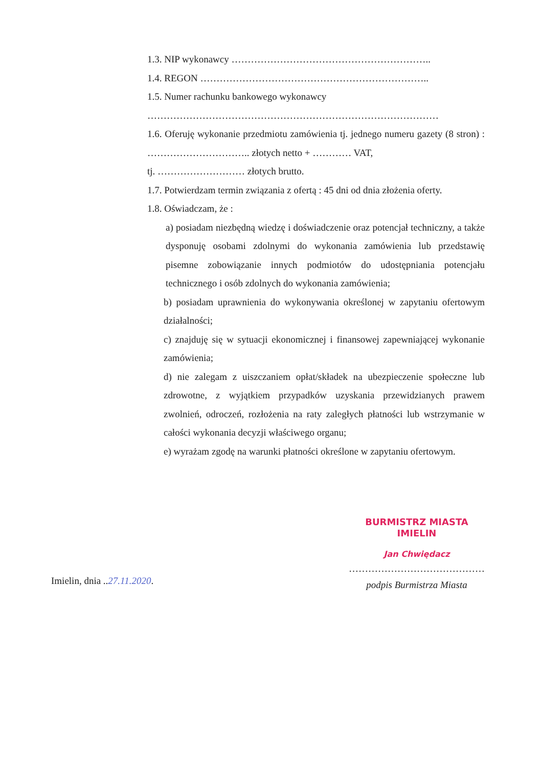1.3. NIP wykonawcy ……………………………………………………..
1.4. REGON ……………………………………………………………..
1.5. Numer rachunku bankowego wykonawcy
………………………………………………………………………………
1.6. Oferuję wykonanie przedmiotu zamówienia tj. jednego numeru gazety (8 stron) : ………………………….. złotych netto + ………… VAT,
tj. ……………………… złotych brutto.
1.7. Potwierdzam termin związania z ofertą : 45 dni od dnia złożenia oferty.
1.8. Oświadczam, że :
a) posiadam niezbędną wiedzę i doświadczenie oraz potencjał techniczny, a także dysponuję osobami zdolnymi do wykonania zamówienia lub przedstawię pisemne zobowiązanie innych podmiotów do udostępniania potencjału technicznego i osób zdolnych do wykonania zamówienia;
b) posiadam uprawnienia do wykonywania określonej w zapytaniu ofertowym działalności;
c) znajduję się w sytuacji ekonomicznej i finansowej zapewniającej wykonanie zamówienia;
d) nie zalegam z uiszczaniem opłat/składek na ubezpieczenie społeczne lub zdrowotne, z wyjątkiem przypadków uzyskania przewidzianych prawem zwolnień, odroczeń, rozłożenia na raty zaległych płatności lub wstrzymanie w całości wykonania decyzji właściwego organu;
e) wyrażam zgodę na warunki płatności określone w zapytaniu ofertowym.
Imielin, dnia ..27.11.2020.
BURMISTRZ MIASTA
IMIELIN
Jan Chwiędacz
……………………………………
podpis Burmistrza Miasta